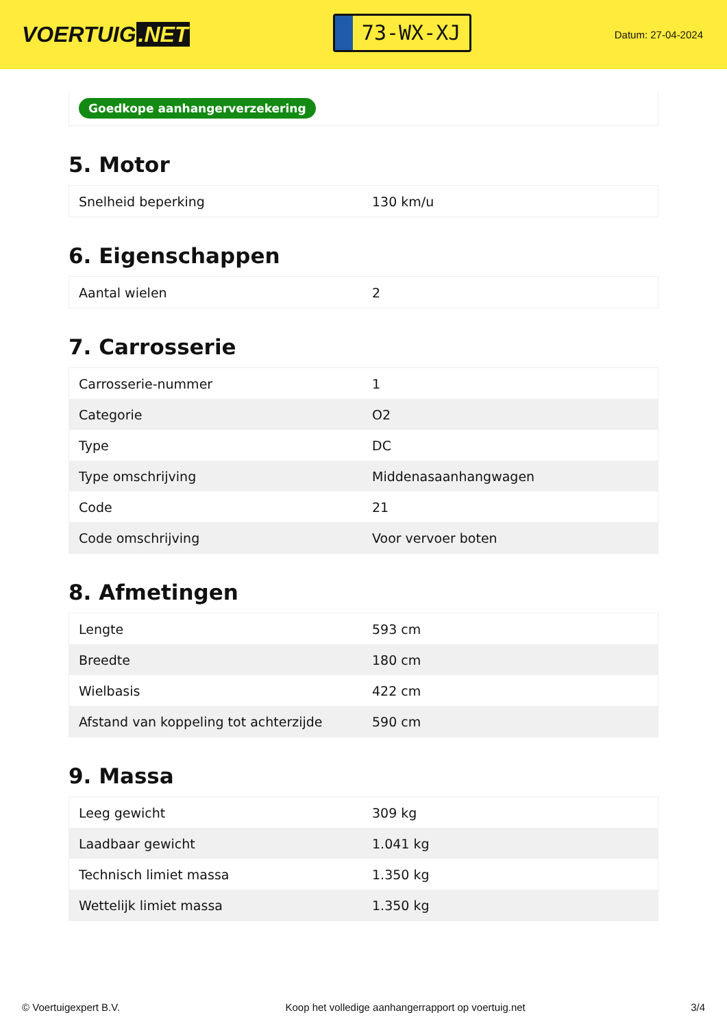VOERTUIG.NET
73-WX-XJ
Datum: 27-04-2024
Goedkope aanhangerverzekering
5. Motor
| Snelheid beperking | 130 km/u |
6. Eigenschappen
| Aantal wielen | 2 |
7. Carrosserie
| Carrosserie-nummer | 1 |
| Categorie | O2 |
| Type | DC |
| Type omschrijving | Middenasaanhangwagen |
| Code | 21 |
| Code omschrijving | Voor vervoer boten |
8. Afmetingen
| Lengte | 593 cm |
| Breedte | 180 cm |
| Wielbasis | 422 cm |
| Afstand van koppeling tot achterzijde | 590 cm |
9. Massa
| Leeg gewicht | 309 kg |
| Laadbaar gewicht | 1.041 kg |
| Technisch limiet massa | 1.350 kg |
| Wettelijk limiet massa | 1.350 kg |
© Voertuigexpert B.V. Koop het volledige aanhangerrapport op voertuig.net 3/4